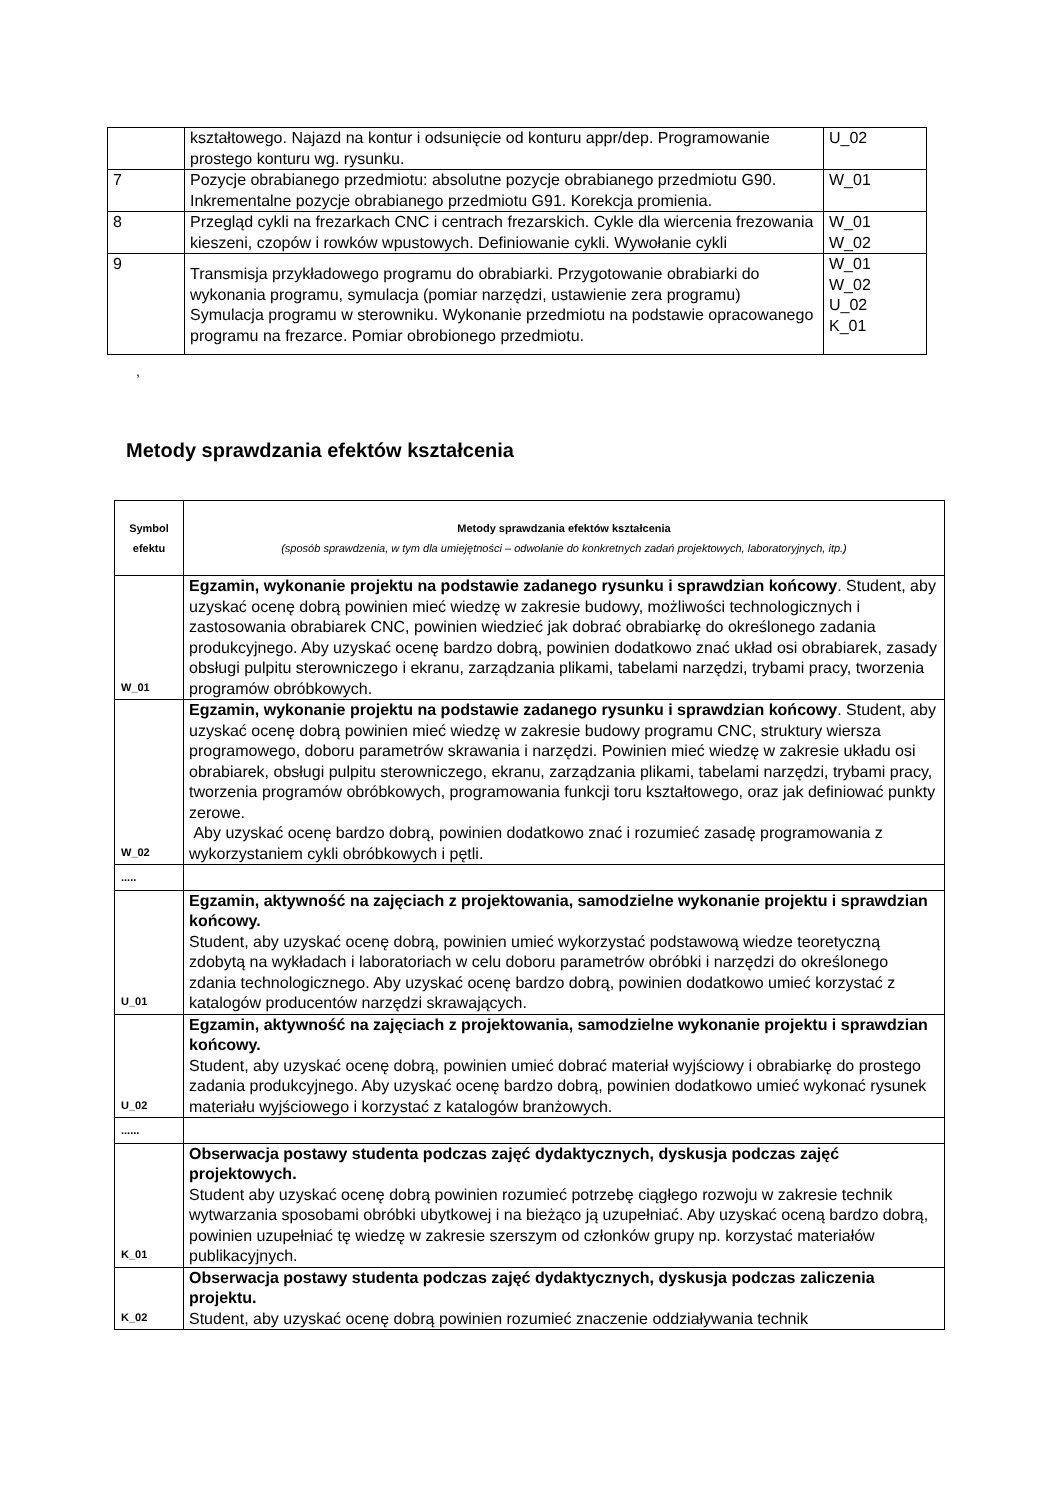| | kształtowego. Najazd na kontur i odsunięcie od konturu appr/dep. Programowanie prostego konturu wg. rysunku. | U_02 |
| 7 | Pozycje obrabianego przedmiotu: absolutne pozycje obrabianego przedmiotu G90. Inkrementalne pozycje obrabianego przedmiotu G91. Korekcja promienia. | W_01 |
| 8 | Przegląd cykli na frezarkach CNC i centrach frezarskich. Cykle dla wiercenia frezowania kieszeni, czopów i rowków wpustowych. Definiowanie cykli. Wywołanie cykli | W_01 W_02 |
| 9 | Transmisja przykładowego programu do obrabiarki. Przygotowanie obrabiarki do wykonania programu, symulacja (pomiar narzędzi, ustawienie zera programu) Symulacja programu w sterowniku. Wykonanie przedmiotu na podstawie opracowanego programu na frezarce. Pomiar obrobionego przedmiotu. | W_01 W_02 U_02 K_01 |
,
Metody sprawdzania efektów kształcenia
| Symbol efektu | Metody sprawdzania efektów kształcenia (sposób sprawdzenia, w tym dla umiejętności – odwołanie do konkretnych zadań projektowych, laboratoryjnych, itp.) |
| --- | --- |
| W_01 | Egzamin, wykonanie projektu na podstawie zadanego rysunku i sprawdzian końcowy . Student, aby uzyskać ocenę dobrą powinien mieć wiedzę w zakresie budowy, możliwości technologicznych i zastosowania obrabiarek CNC, powinien wiedzieć jak dobrać obrabiarkę do określonego zadania produkcyjnego. Aby uzyskać ocenę bardzo dobrą, powinien dodatkowo znać układ osi obrabiarek, zasady obsługi pulpitu sterowniczego i ekranu, zarządzania plikami, tabelami narzędzi, trybami pracy, tworzenia programów obróbkowych. |
| W_02 | Egzamin, wykonanie projektu na podstawie zadanego rysunku i sprawdzian końcowy . Student, aby uzyskać ocenę dobrą powinien mieć wiedzę w zakresie budowy programu CNC, struktury wiersza programowego, doboru parametrów skrawania i narzędzi. Powinien mieć wiedzę w zakresie układu osi obrabiarek, obsługi pulpitu sterowniczego, ekranu, zarządzania plikami, tabelami narzędzi, trybami pracy, tworzenia programów obróbkowych, programowania funkcji toru kształtowego, oraz jak definiować punkty zerowe. Aby uzyskać ocenę bardzo dobrą, powinien dodatkowo znać i rozumieć zasadę programowania z wykorzystaniem cykli obróbkowych i pętli. |
| ..... | |
| U_01 | Egzamin, aktywność na zajęciach z projektowania, samodzielne wykonanie projektu i sprawdzian końcowy. Student, aby uzyskać ocenę dobrą, powinien umieć wykorzystać podstawową wiedze teoretyczną zdobytą na wykładach i laboratoriach w celu doboru parametrów obróbki i narzędzi do określonego zdania technologicznego. Aby uzyskać ocenę bardzo dobrą, powinien dodatkowo umieć korzystać z katalogów producentów narzędzi skrawających. |
| U_02 | Egzamin, aktywność na zajęciach z projektowania, samodzielne wykonanie projektu i sprawdzian końcowy. Student, aby uzyskać ocenę dobrą, powinien umieć dobrać materiał wyjściowy i obrabiarkę do prostego zadania produkcyjnego. Aby uzyskać ocenę bardzo dobrą, powinien dodatkowo umieć wykonać rysunek materiału wyjściowego i korzystać z katalogów branżowych. |
| ...... | |
| K_01 | Obserwacja postawy studenta podczas zajęć dydaktycznych, dyskusja podczas zajęć projektowych. Student aby uzyskać ocenę dobrą powinien rozumieć potrzebę ciągłego rozwoju w zakresie technik wytwarzania sposobami obróbki ubytkowej i na bieżąco ją uzupełniać. Aby uzyskać oceną bardzo dobrą, powinien uzupełniać tę wiedzę w zakresie szerszym od członków grupy np. korzystać materiałów publikacyjnych. |
| K_02 | Obserwacja postawy studenta podczas zajęć dydaktycznych, dyskusja podczas zaliczenia projektu. Student, aby uzyskać ocenę dobrą powinien rozumieć znaczenie oddziaływania technik |